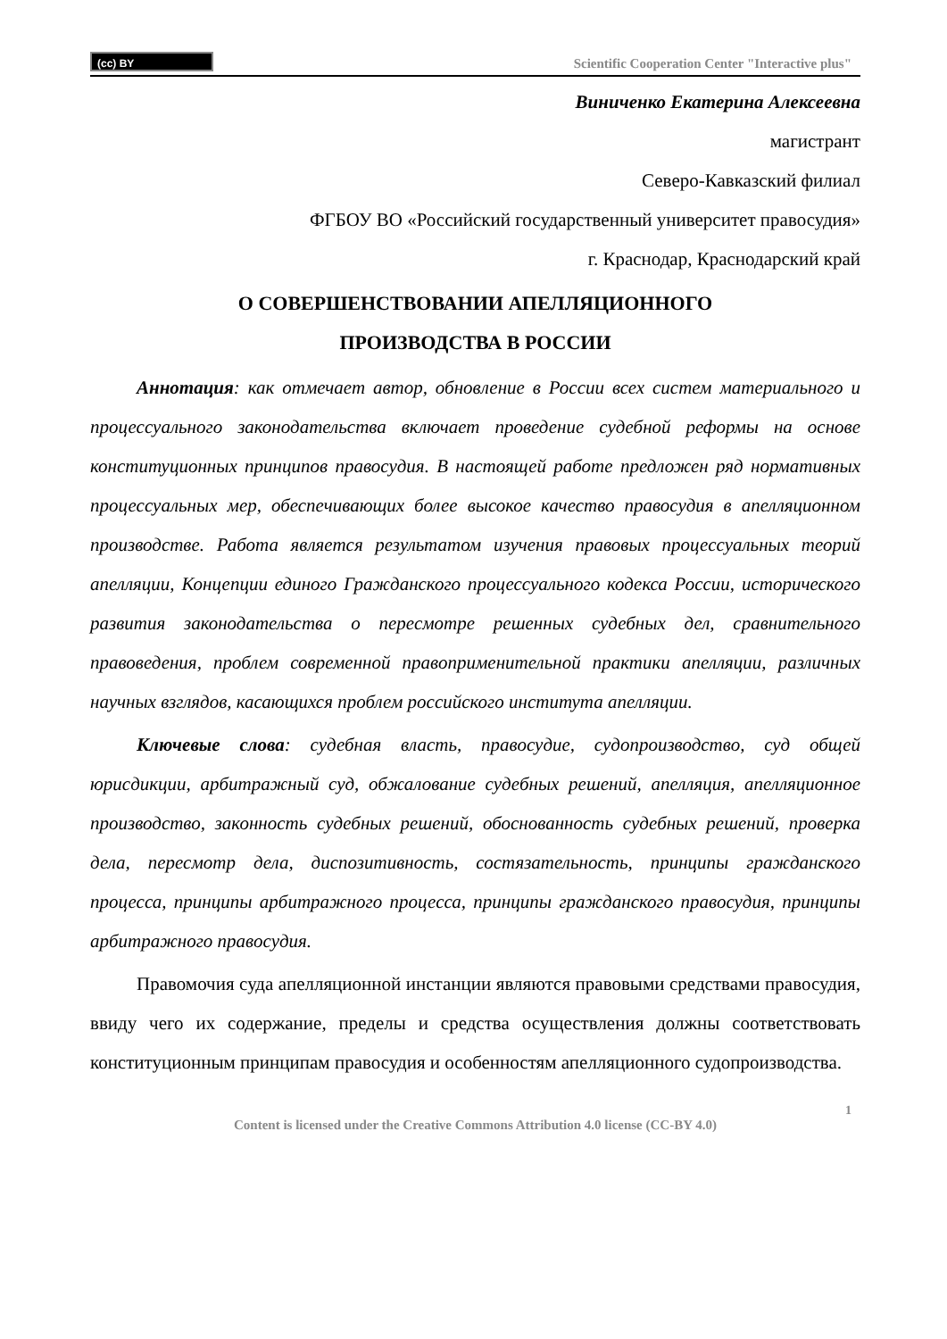(cc) BY
Scientific Cooperation Center "Interactive plus"
Виниченко Екатерина Алексеевна
магистрант
Северо-Кавказский филиал
ФГБОУ ВО «Российский государственный университет правосудия»
г. Краснодар, Краснодарский край
О СОВЕРШЕНСТВОВАНИИ АПЕЛЛЯЦИОННОГО
ПРОИЗВОДСТВА В РОССИИ
Аннотация: как отмечает автор, обновление в России всех систем материального и процессуального законодательства включает проведение судебной реформы на основе конституционных принципов правосудия. В настоящей работе предложен ряд нормативных процессуальных мер, обеспечивающих более высокое качество правосудия в апелляционном производстве. Работа является результатом изучения правовых процессуальных теорий апелляции, Концепции единого Гражданского процессуального кодекса России, исторического развития законодательства о пересмотре решенных судебных дел, сравнительного правоведения, проблем современной правоприменительной практики апелляции, различных научных взглядов, касающихся проблем российского института апелляции.
Ключевые слова: судебная власть, правосудие, судопроизводство, суд общей юрисдикции, арбитражный суд, обжалование судебных решений, апелляция, апелляционное производство, законность судебных решений, обоснованность судебных решений, проверка дела, пересмотр дела, диспозитивность, состязательность, принципы гражданского процесса, принципы арбитражного процесса, принципы гражданского правосудия, принципы арбитражного правосудия.
Правомочия суда апелляционной инстанции являются правовыми средствами правосудия, ввиду чего их содержание, пределы и средства осуществления должны соответствовать конституционным принципам правосудия и особенностям апелляционного судопроизводства.
1
Content is licensed under the Creative Commons Attribution 4.0 license (CC-BY 4.0)